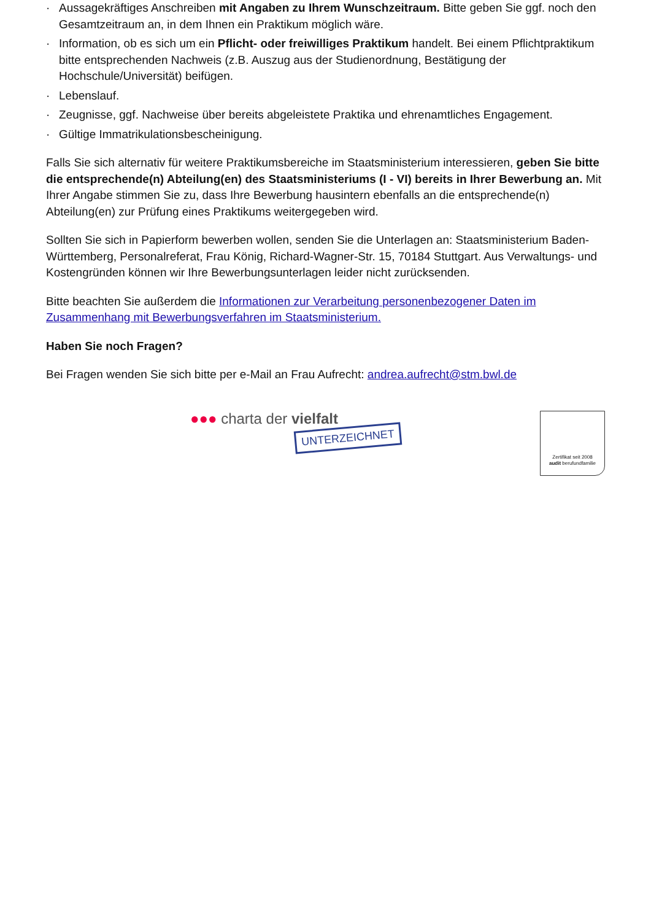· Aussagekräftiges Anschreiben mit Angaben zu Ihrem Wunschzeitraum. Bitte geben Sie ggf. noch den Gesamtzeitraum an, in dem Ihnen ein Praktikum möglich wäre.
· Information, ob es sich um ein Pflicht- oder freiwilliges Praktikum handelt. Bei einem Pflichtpraktikum bitte entsprechenden Nachweis (z.B. Auszug aus der Studienordnung, Bestätigung der Hochschule/Universität) beifügen.
· Lebenslauf.
· Zeugnisse, ggf. Nachweise über bereits abgeleistete Praktika und ehrenamtliches Engagement.
· Gültige Immatrikulationsbescheinigung.
Falls Sie sich alternativ für weitere Praktikumsbereiche im Staatsministerium interessieren, geben Sie bitte die entsprechende(n) Abteilung(en) des Staatsministeriums (I - VI) bereits in Ihrer Bewerbung an. Mit Ihrer Angabe stimmen Sie zu, dass Ihre Bewerbung hausintern ebenfalls an die entsprechende(n) Abteilung(en) zur Prüfung eines Praktikums weitergegeben wird.
Sollten Sie sich in Papierform bewerben wollen, senden Sie die Unterlagen an: Staatsministerium Baden-Württemberg, Personalreferat, Frau König, Richard-Wagner-Str. 15, 70184 Stuttgart. Aus Verwaltungs- und Kostengründen können wir Ihre Bewerbungsunterlagen leider nicht zurücksenden.
Bitte beachten Sie außerdem die Informationen zur Verarbeitung personenbezogener Daten im Zusammenhang mit Bewerbungsverfahren im Staatsministerium.
Haben Sie noch Fragen?
Bei Fragen wenden Sie sich bitte per e-Mail an Frau Aufrecht: andrea.aufrecht@stm.bwl.de
●●● charta der vielfalt
UNTERZEICHNET
Zertifikat seit 2008
audit berufundfamilie